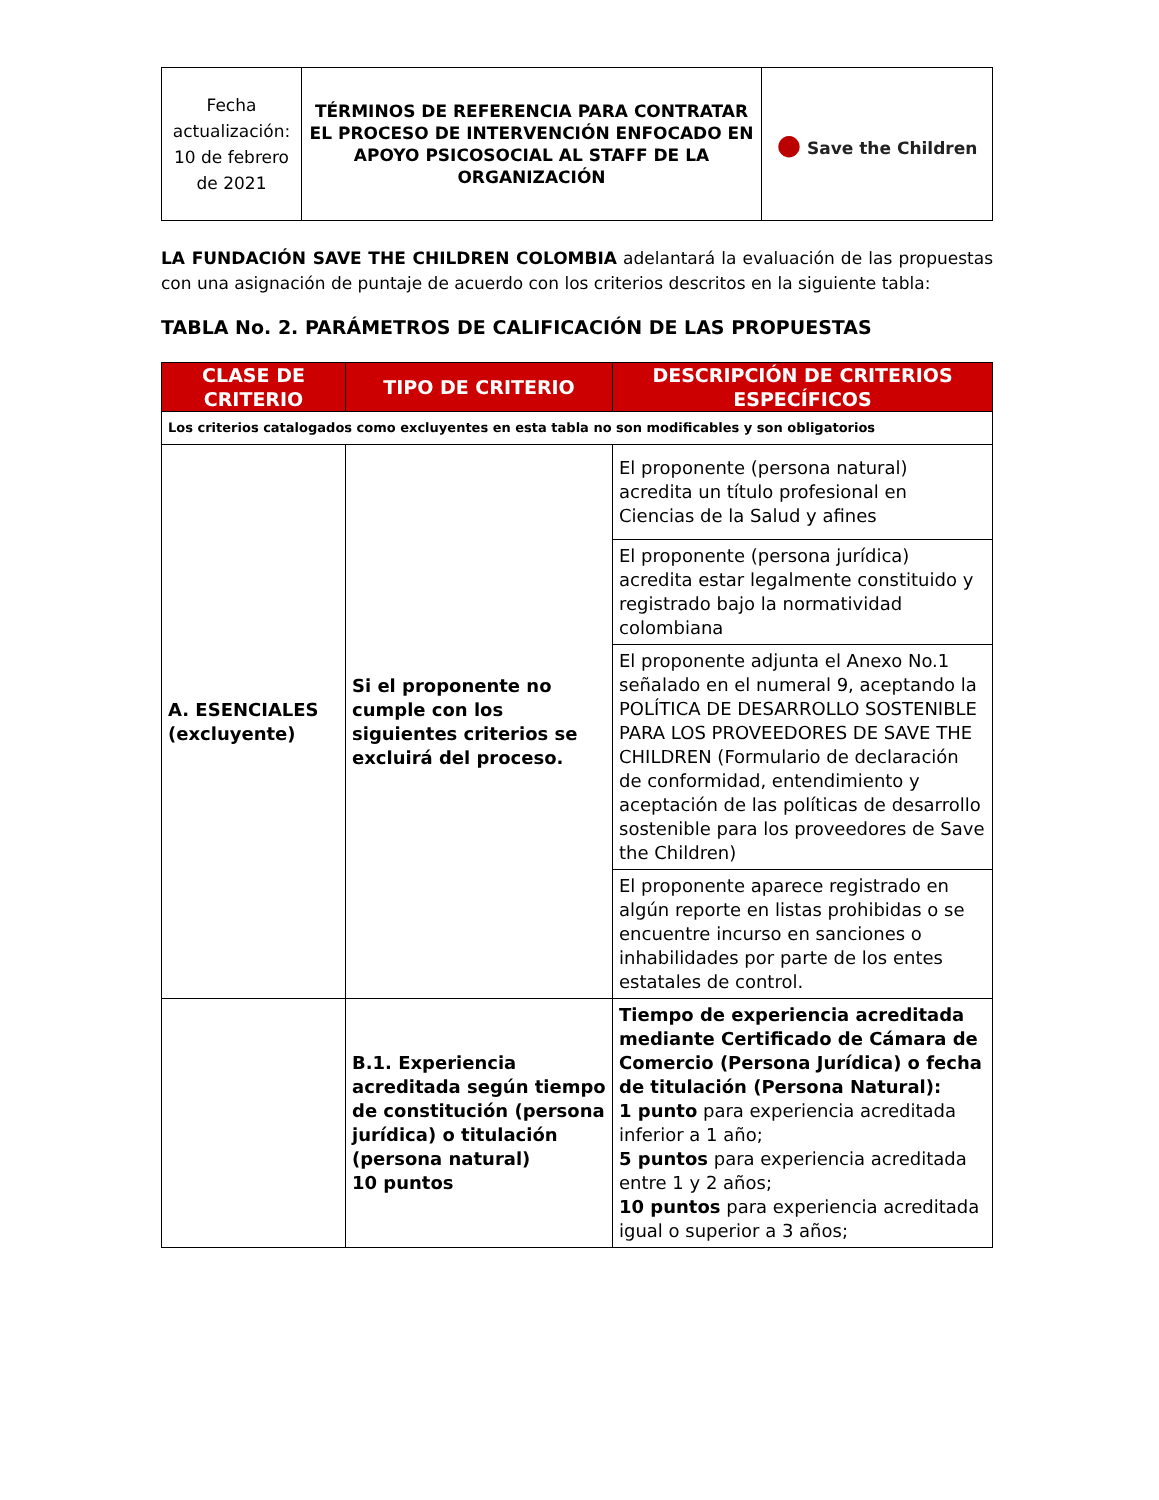| Fecha actualización: 10 de febrero de 2021 | TÉRMINOS DE REFERENCIA PARA CONTRATAR EL PROCESO DE INTERVENCIÓN ENFOCADO EN APOYO PSICOSOCIAL AL STAFF DE LA ORGANIZACIÓN | ● Save the Children |
LA FUNDACIÓN SAVE THE CHILDREN COLOMBIA adelantará la evaluación de las propuestas con una asignación de puntaje de acuerdo con los criterios descritos en la siguiente tabla:
TABLA No. 2. PARÁMETROS DE CALIFICACIÓN DE LAS PROPUESTAS
| CLASE DE CRITERIO | TIPO DE CRITERIO | DESCRIPCIÓN DE CRITERIOS ESPECÍFICOS |
| --- | --- | --- |
| Los criterios catalogados como excluyentes en esta tabla no son modificables y son obligatorios | | |
| A. ESENCIALES (excluyente) | Si el proponente no cumple con los siguientes criterios se excluirá del proceso. | El proponente (persona natural) acredita un título profesional en Ciencias de la Salud y afines |
| | | El proponente (persona jurídica) acredita estar legalmente constituido y registrado bajo la normatividad colombiana |
| | | El proponente adjunta el Anexo No.1 señalado en el numeral 9, aceptando la POLÍTICA DE DESARROLLO SOSTENIBLE PARA LOS PROVEEDORES DE SAVE THE CHILDREN (Formulario de declaración de conformidad, entendimiento y aceptación de las políticas de desarrollo sostenible para los proveedores de Save the Children) |
| | | El proponente aparece registrado en algún reporte en listas prohibidas o se encuentre incurso en sanciones o inhabilidades por parte de los entes estatales de control. |
| | B.1. Experiencia acreditada según tiempo de constitución (persona jurídica) o titulación (persona natural) 10 puntos | Tiempo de experiencia acreditada mediante Certificado de Cámara de Comercio (Persona Jurídica) o fecha de titulación (Persona Natural): 1 punto para experiencia acreditada inferior a 1 año; 5 puntos para experiencia acreditada entre 1 y 2 años; 10 puntos para experiencia acreditada igual o superior a 3 años; |